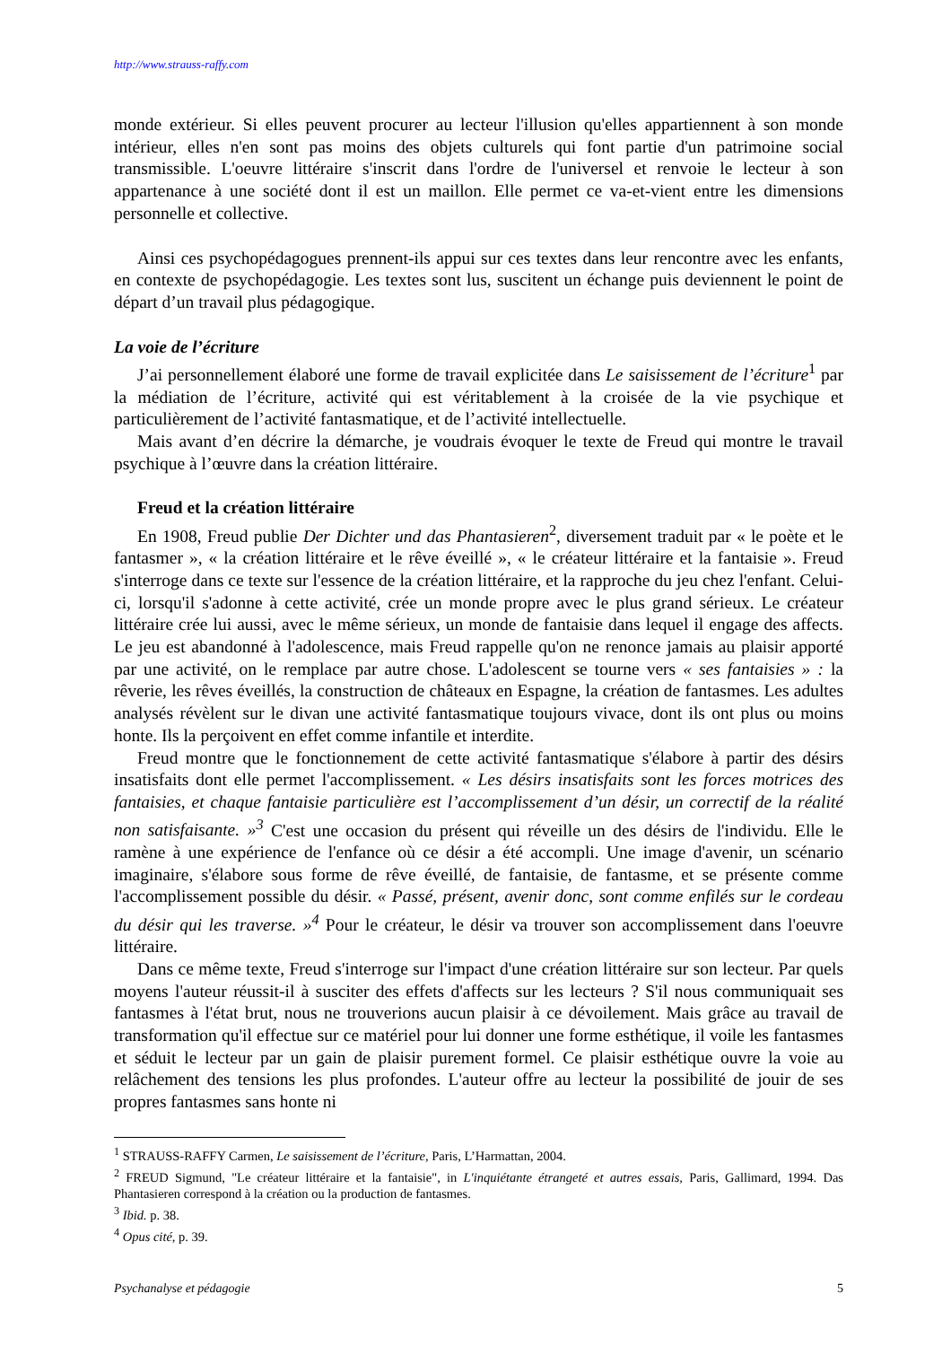http://www.strauss-raffy.com
monde extérieur. Si elles peuvent procurer au lecteur l'illusion qu'elles appartiennent à son monde intérieur, elles n'en sont pas moins des objets culturels qui font partie d'un patrimoine social transmissible. L'oeuvre littéraire s'inscrit dans l'ordre de l'universel et renvoie le lecteur à son appartenance à une société dont il est un maillon. Elle permet ce va-et-vient entre les dimensions personnelle et collective.
Ainsi ces psychopédagogues prennent-ils appui sur ces textes dans leur rencontre avec les enfants, en contexte de psychopédagogie. Les textes sont lus, suscitent un échange puis deviennent le point de départ d’un travail plus pédagogique.
La voie de l’écriture
J’ai personnellement élaboré une forme de travail explicitée dans Le saisissement de l’écriture<sup>1</sup> par la médiation de l’écriture, activité qui est véritablement à la croisée de la vie psychique et particulièrement de l’activité fantasmatique, et de l’activité intellectuelle.
Mais avant d’en décrire la démarche, je voudrais évoquer le texte de Freud qui montre le travail psychique à l’œuvre dans la création littéraire.
Freud et la création littéraire
En 1908, Freud publie Der Dichter und das Phantasieren<sup>2</sup>, diversement traduit par « le poète et le fantasmer », « la création littéraire et le rêve éveillé », « le créateur littéraire et la fantaisie ». Freud s'interroge dans ce texte sur l'essence de la création littéraire, et la rapproche du jeu chez l'enfant. Celui-ci, lorsqu'il s'adonne à cette activité, crée un monde propre avec le plus grand sérieux. Le créateur littéraire crée lui aussi, avec le même sérieux, un monde de fantaisie dans lequel il engage des affects. Le jeu est abandonné à l'adolescence, mais Freud rappelle qu'on ne renonce jamais au plaisir apporté par une activité, on le remplace par autre chose. L'adolescent se tourne vers « ses fantaisies » : la rêverie, les rêves éveillés, la construction de châteaux en Espagne, la création de fantasmes. Les adultes analysés révèlent sur le divan une activité fantasmatique toujours vivace, dont ils ont plus ou moins honte. Ils la perçoivent en effet comme infantile et interdite.
Freud montre que le fonctionnement de cette activité fantasmatique s'élabore à partir des désirs insatisfaits dont elle permet l'accomplissement. « Les désirs insatisfaits sont les forces motrices des fantaisies, et chaque fantaisie particulière est l’accomplissement d’un désir, un correctif de la réalité non satisfaisante. »<sup>3</sup> C'est une occasion du présent qui réveille un des désirs de l'individu. Elle le ramène à une expérience de l'enfance où ce désir a été accompli. Une image d'avenir, un scénario imaginaire, s'élabore sous forme de rêve éveillé, de fantaisie, de fantasme, et se présente comme l'accomplissement possible du désir. « Passé, présent, avenir donc, sont comme enfilés sur le cordeau du désir qui les traverse. »<sup>4</sup> Pour le créateur, le désir va trouver son accomplissement dans l'oeuvre littéraire.
Dans ce même texte, Freud s'interroge sur l'impact d'une création littéraire sur son lecteur. Par quels moyens l'auteur réussit-il à susciter des effets d'affects sur les lecteurs ? S'il nous communiquait ses fantasmes à l'état brut, nous ne trouverions aucun plaisir à ce dévoilement. Mais grâce au travail de transformation qu'il effectue sur ce matériel pour lui donner une forme esthétique, il voile les fantasmes et séduit le lecteur par un gain de plaisir purement formel. Ce plaisir esthétique ouvre la voie au relâchement des tensions les plus profondes. L'auteur offre au lecteur la possibilité de jouir de ses propres fantasmes sans honte ni
<sup>1</sup> STRAUSS-RAFFY Carmen, Le saisissement de l’écriture, Paris, L’Harmattan, 2004.
<sup>2</sup> FREUD Sigmund, "Le créateur littéraire et la fantaisie", in L'inquiétante étrangeté et autres essais, Paris, Gallimard, 1994. Das Phantasieren correspond à la création ou la production de fantasmes.
<sup>3</sup> Ibid. p. 38.
<sup>4</sup> Opus cité, p. 39.
Psychanalyse et pédagogie 5